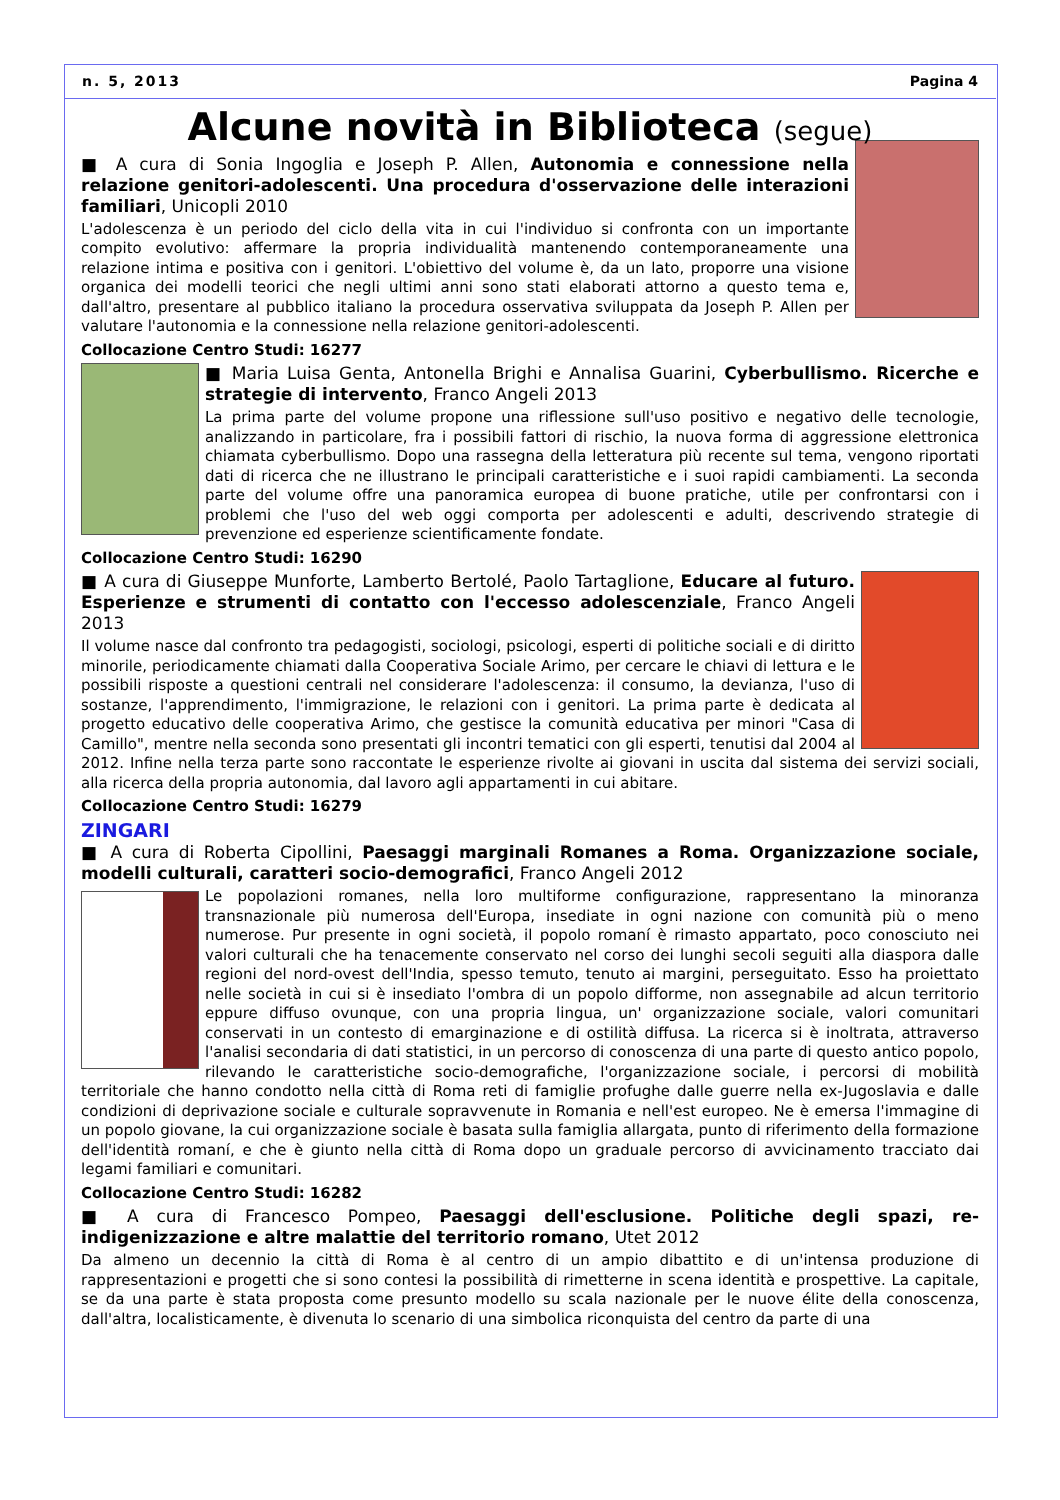n. 5, 2013 Pagina 4
Alcune novità in Biblioteca (segue)
■ A cura di Sonia Ingoglia e Joseph P. Allen, Autonomia e connessione nella relazione genitori-adolescenti. Una procedura d'osservazione delle interazioni familiari, Unicopli 2010
L'adolescenza è un periodo del ciclo della vita in cui l'individuo si confronta con un importante compito evolutivo: affermare la propria individualità mantenendo contemporaneamente una relazione intima e positiva con i genitori. L'obiettivo del volume è, da un lato, proporre una visione organica dei modelli teorici che negli ultimi anni sono stati elaborati attorno a questo tema e, dall'altro, presentare al pubblico italiano la procedura osservativa sviluppata da Joseph P. Allen per valutare l'autonomia e la connessione nella relazione genitori-adolescenti.
Collocazione Centro Studi: 16277
■ Maria Luisa Genta, Antonella Brighi e Annalisa Guarini, Cyberbullismo. Ricerche e strategie di intervento, Franco Angeli 2013
La prima parte del volume propone una riflessione sull'uso positivo e negativo delle tecnologie, analizzando in particolare, fra i possibili fattori di rischio, la nuova forma di aggressione elettronica chiamata cyberbullismo. Dopo una rassegna della letteratura più recente sul tema, vengono riportati dati di ricerca che ne illustrano le principali caratteristiche e i suoi rapidi cambiamenti. La seconda parte del volume offre una panoramica europea di buone pratiche, utile per confrontarsi con i problemi che l'uso del web oggi comporta per adolescenti e adulti, descrivendo strategie di prevenzione ed esperienze scientificamente fondate.
Collocazione Centro Studi: 16290
■ A cura di Giuseppe Munforte, Lamberto Bertolé, Paolo Tartaglione, Educare al futuro. Esperienze e strumenti di contatto con l'eccesso adolescenziale, Franco Angeli 2013
Il volume nasce dal confronto tra pedagogisti, sociologi, psicologi, esperti di politiche sociali e di diritto minorile, periodicamente chiamati dalla Cooperativa Sociale Arimo, per cercare le chiavi di lettura e le possibili risposte a questioni centrali nel considerare l'adolescenza: il consumo, la devianza, l'uso di sostanze, l'apprendimento, l'immigrazione, le relazioni con i genitori. La prima parte è dedicata al progetto educativo delle cooperativa Arimo, che gestisce la comunità educativa per minori "Casa di Camillo", mentre nella seconda sono presentati gli incontri tematici con gli esperti, tenutisi dal 2004 al 2012. Infine nella terza parte sono raccontate le esperienze rivolte ai giovani in uscita dal sistema dei servizi sociali, alla ricerca della propria autonomia, dal lavoro agli appartamenti in cui abitare.
Collocazione Centro Studi: 16279
ZINGARI
■ A cura di Roberta Cipollini, Paesaggi marginali Romanes a Roma. Organizzazione sociale, modelli culturali, caratteri socio-demografici, Franco Angeli 2012
Le popolazioni romanes, nella loro multiforme configurazione, rappresentano la minoranza transnazionale più numerosa dell'Europa, insediate in ogni nazione con comunità più o meno numerose. Pur presente in ogni società, il popolo romaní è rimasto appartato, poco conosciuto nei valori culturali che ha tenacemente conservato nel corso dei lunghi secoli seguiti alla diaspora dalle regioni del nord-ovest dell'India, spesso temuto, tenuto ai margini, perseguitato. Esso ha proiettato nelle società in cui si è insediato l'ombra di un popolo difforme, non assegnabile ad alcun territorio eppure diffuso ovunque, con una propria lingua, un' organizzazione sociale, valori comunitari conservati in un contesto di emarginazione e di ostilità diffusa. La ricerca si è inoltrata, attraverso l'analisi secondaria di dati statistici, in un percorso di conoscenza di una parte di questo antico popolo, rilevando le caratteristiche socio-demografiche, l'organizzazione sociale, i percorsi di mobilità territoriale che hanno condotto nella città di Roma reti di famiglie profughe dalle guerre nella ex-Jugoslavia e dalle condizioni di deprivazione sociale e culturale sopravvenute in Romania e nell'est europeo. Ne è emersa l'immagine di un popolo giovane, la cui organizzazione sociale è basata sulla famiglia allargata, punto di riferimento della formazione dell'identità romaní, e che è giunto nella città di Roma dopo un graduale percorso di avvicinamento tracciato dai legami familiari e comunitari.
Collocazione Centro Studi: 16282
■ A cura di Francesco Pompeo, Paesaggi dell'esclusione. Politiche degli spazi, re-indigenizzazione e altre malattie del territorio romano, Utet 2012
Da almeno un decennio la città di Roma è al centro di un ampio dibattito e di un'intensa produzione di rappresentazioni e progetti che si sono contesi la possibilità di rimetterne in scena identità e prospettive. La capitale, se da una parte è stata proposta come presunto modello su scala nazionale per le nuove élite della conoscenza, dall'altra, localisticamente, è divenuta lo scenario di una simbolica riconquista del centro da parte di una